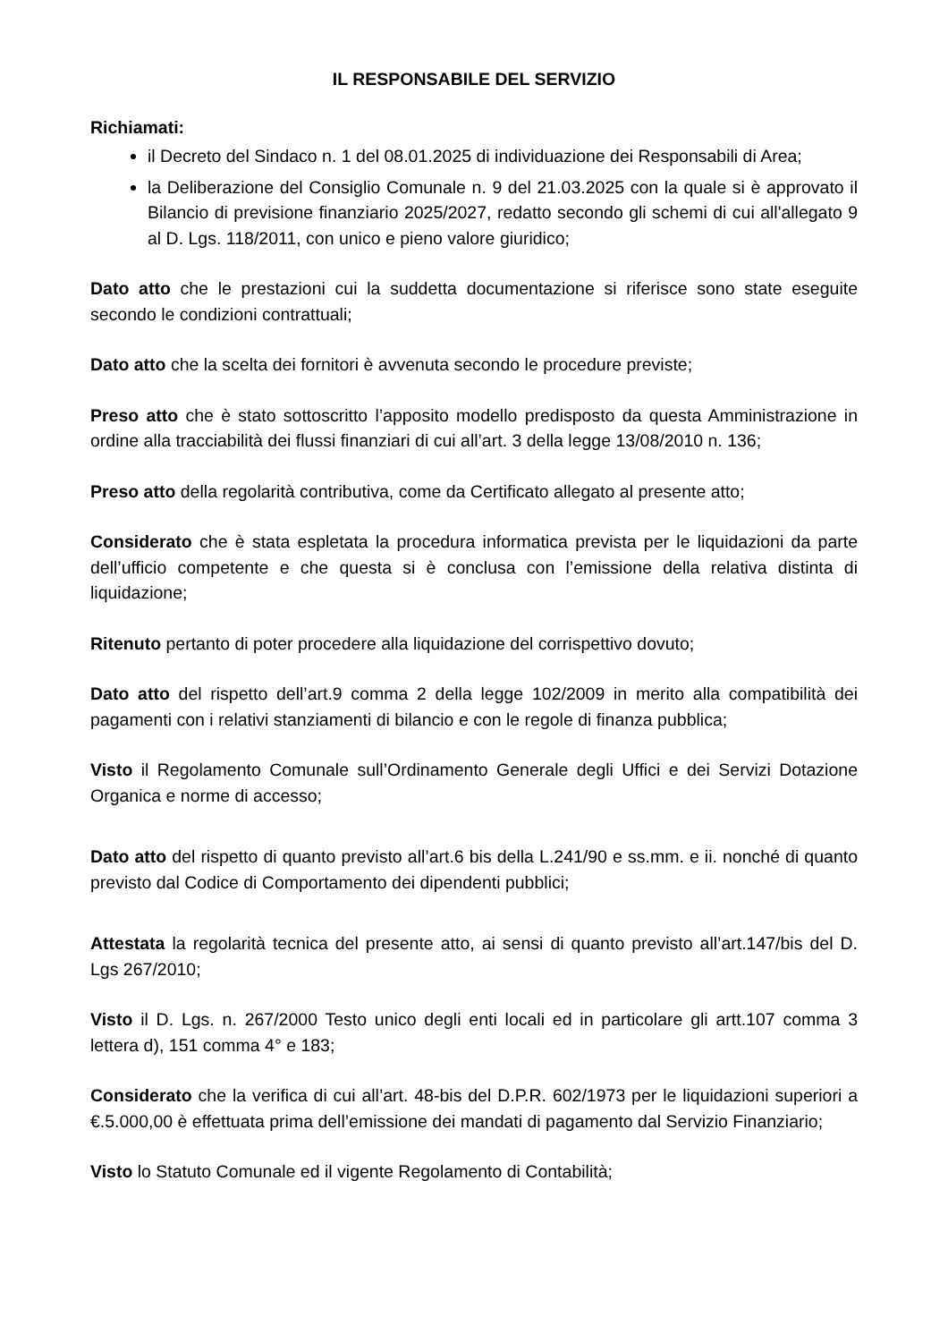IL RESPONSABILE DEL SERVIZIO
Richiamati:
il Decreto del Sindaco n. 1 del 08.01.2025 di individuazione dei Responsabili di Area;
la Deliberazione del Consiglio Comunale n. 9 del 21.03.2025 con la quale si è approvato il Bilancio di previsione finanziario 2025/2027, redatto secondo gli schemi di cui all'allegato 9 al D. Lgs. 118/2011, con unico e pieno valore giuridico;
Dato atto che le prestazioni cui la suddetta documentazione si riferisce sono state eseguite secondo le condizioni contrattuali;
Dato atto che la scelta dei fornitori è avvenuta secondo le procedure previste;
Preso atto che è stato sottoscritto l’apposito modello predisposto da questa Amministrazione in ordine alla tracciabilità dei flussi finanziari di cui all’art. 3 della legge 13/08/2010 n. 136;
Preso atto della regolarità contributiva, come da Certificato allegato al presente atto;
Considerato che è stata espletata la procedura informatica prevista per le liquidazioni da parte dell’ufficio competente e che questa si è conclusa con l’emissione della relativa distinta di liquidazione;
Ritenuto pertanto di poter procedere alla liquidazione del corrispettivo dovuto;
Dato atto del rispetto dell’art.9 comma 2 della legge 102/2009 in merito alla compatibilità dei pagamenti con i relativi stanziamenti di bilancio e con le regole di finanza pubblica;
Visto il Regolamento Comunale sull’Ordinamento Generale degli Uffici e dei Servizi Dotazione Organica e norme di accesso;
Dato atto del rispetto di quanto previsto all’art.6 bis della L.241/90 e ss.mm. e ii. nonché di quanto previsto dal Codice di Comportamento dei dipendenti pubblici;
Attestata la regolarità tecnica del presente atto, ai sensi di quanto previsto all’art.147/bis del D. Lgs 267/2010;
Visto il D. Lgs. n. 267/2000 Testo unico degli enti locali ed in particolare gli artt.107 comma 3 lettera d), 151 comma 4° e 183;
Considerato che la verifica di cui all’art. 48-bis del D.P.R. 602/1973 per le liquidazioni superiori a €.5.000,00 è effettuata prima dell’emissione dei mandati di pagamento dal Servizio Finanziario;
Visto lo Statuto Comunale ed il vigente Regolamento di Contabilità;